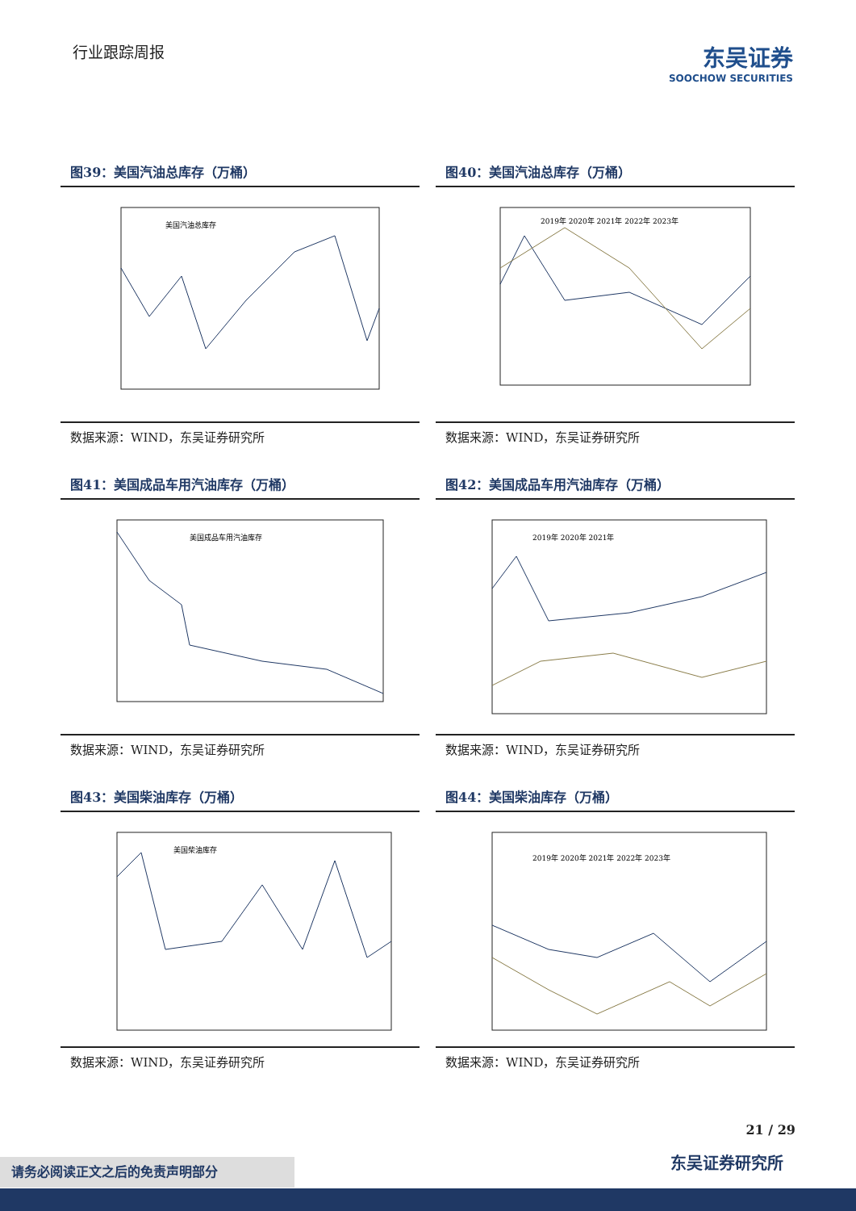行业跟踪周报
东吴证券
SOOCHOW SECURITIES
图39：美国汽油总库存（万桶）
美国汽油总库存
数据来源：WIND，东吴证券研究所
图40：美国汽油总库存（万桶）
2019年 2020年 2021年 2022年 2023年
数据来源：WIND，东吴证券研究所
图41：美国成品车用汽油库存（万桶）
美国成品车用汽油库存
数据来源：WIND，东吴证券研究所
图42：美国成品车用汽油库存（万桶）
2019年 2020年 2021年
数据来源：WIND，东吴证券研究所
图43：美国柴油库存（万桶）
美国柴油库存
数据来源：WIND，东吴证券研究所
图44：美国柴油库存（万桶）
2019年 2020年 2021年 2022年 2023年
数据来源：WIND，东吴证券研究所
21 / 29
东吴证券研究所 请务必阅读正文之后的免责声明部分